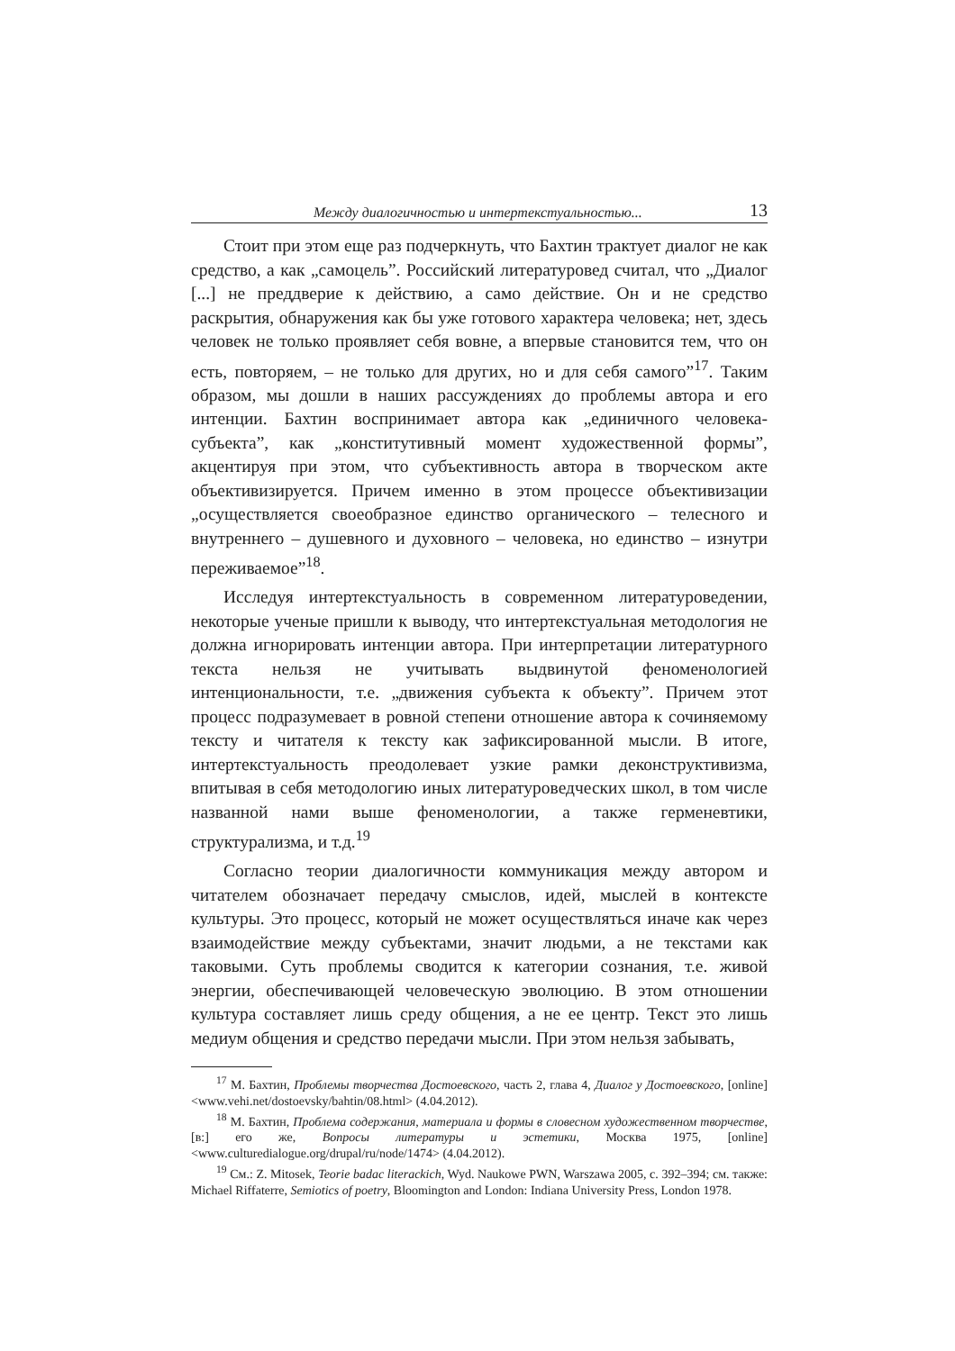Между диалогичностью и интертекстуальностью... 13
Стоит при этом еще раз подчеркнуть, что Бахтин трактует диалог не как средство, а как „самоцель”. Российский литературовед считал, что „Диалог [...] не преддверие к действию, а само действие. Он и не средство раскрытия, обнаружения как бы уже готового характера человека; нет, здесь человек не только проявляет себя вовне, а впервые становится тем, что он есть, повторяем, – не только для других, но и для себя самого”<sup>17</sup>. Таким образом, мы дошли в наших рассуждениях до проблемы автора и его интенции. Бахтин воспринимает автора как „единичного человека-субъекта”, как „конститутивный момент художественной формы”, акцентируя при этом, что субъективность автора в творческом акте объективизируется. Причем именно в этом процессе объективизации „осуществляется своеобразное единство органического – телесного и внутреннего – душевного и духовного – человека, но единство – изнутри переживаемое”<sup>18</sup>.
Исследуя интертекстуальность в современном литературоведении, некоторые ученые пришли к выводу, что интертекстуальная методология не должна игнорировать интенции автора. При интерпретации литературного текста нельзя не учитывать выдвинутой феноменологией интенциональности, т.е. „движения субъекта к объекту”. Причем этот процесс подразумевает в ровной степени отношение автора к сочиняемому тексту и читателя к тексту как зафиксированной мысли. В итоге, интертекстуальность преодолевает узкие рамки деконструктивизма, впитывая в себя методологию иных литературоведческих школ, в том числе названной нами выше феноменологии, а также герменевтики, структурализма, и т.д.<sup>19</sup>
Согласно теории диалогичности коммуникация между автором и читателем обозначает передачу смыслов, идей, мыслей в контексте культуры. Это процесс, который не может осуществляться иначе как через взаимодействие между субъектами, значит людьми, а не текстами как таковыми. Суть проблемы сводится к категории сознания, т.е. живой энергии, обеспечивающей человеческую эволюцию. В этом отношении культура составляет лишь среду общения, а не ее центр. Текст это лишь медиум общения и средство передачи мысли. При этом нельзя забывать,
<sup>17</sup> М. Бахтин, Проблемы творчества Достоевского, часть 2, глава 4, Диалог у Достоевского, [online] <www.vehi.net/dostoevsky/bahtin/08.html> (4.04.2012).
<sup>18</sup> М. Бахтин, Проблема содержания, материала и формы в словесном художественном творчестве, [в:] его же, Вопросы литературы и эстетики, Москва 1975, [online] <www.culturedialogue.org/drupal/ru/node/1474> (4.04.2012).
<sup>19</sup> См.: Z. Mitosek, Teorie badac literackich, Wyd. Naukowe PWN, Warszawa 2005, c. 392–394; см. также: Michael Riffaterre, Semiotics of poetry, Bloomington and London: Indiana University Press, London 1978.